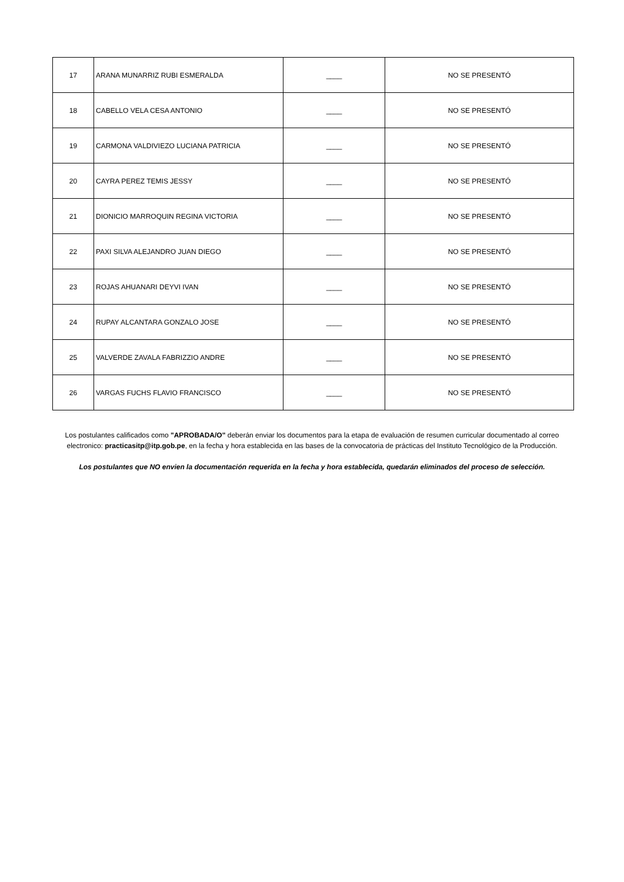| 17 | ARANA MUNARRIZ RUBI ESMERALDA | ____ | NO SE PRESENTÓ |
| 18 | CABELLO VELA CESA ANTONIO | ____ | NO SE PRESENTÓ |
| 19 | CARMONA VALDIVIEZO LUCIANA PATRICIA | ____ | NO SE PRESENTÓ |
| 20 | CAYRA PEREZ TEMIS JESSY | ____ | NO SE PRESENTÓ |
| 21 | DIONICIO MARROQUIN REGINA VICTORIA | ____ | NO SE PRESENTÓ |
| 22 | PAXI SILVA ALEJANDRO JUAN DIEGO | ____ | NO SE PRESENTÓ |
| 23 | ROJAS AHUANARI DEYVI IVAN | ____ | NO SE PRESENTÓ |
| 24 | RUPAY ALCANTARA GONZALO JOSE | ____ | NO SE PRESENTÓ |
| 25 | VALVERDE ZAVALA FABRIZZIO ANDRE | ____ | NO SE PRESENTÓ |
| 26 | VARGAS FUCHS FLAVIO FRANCISCO | ____ | NO SE PRESENTÓ |
Los postulantes calificados como "APROBADA/O" deberán enviar los documentos para la etapa de evaluación de resumen curricular documentado al correo electronico: practicasitp@itp.gob.pe, en la fecha y hora establecida en las bases de la convocatoria de prácticas del Instituto Tecnológico de la Producción.
Los postulantes que NO envien la documentación requerida en la fecha y hora establecida, quedarán eliminados del proceso de selección.